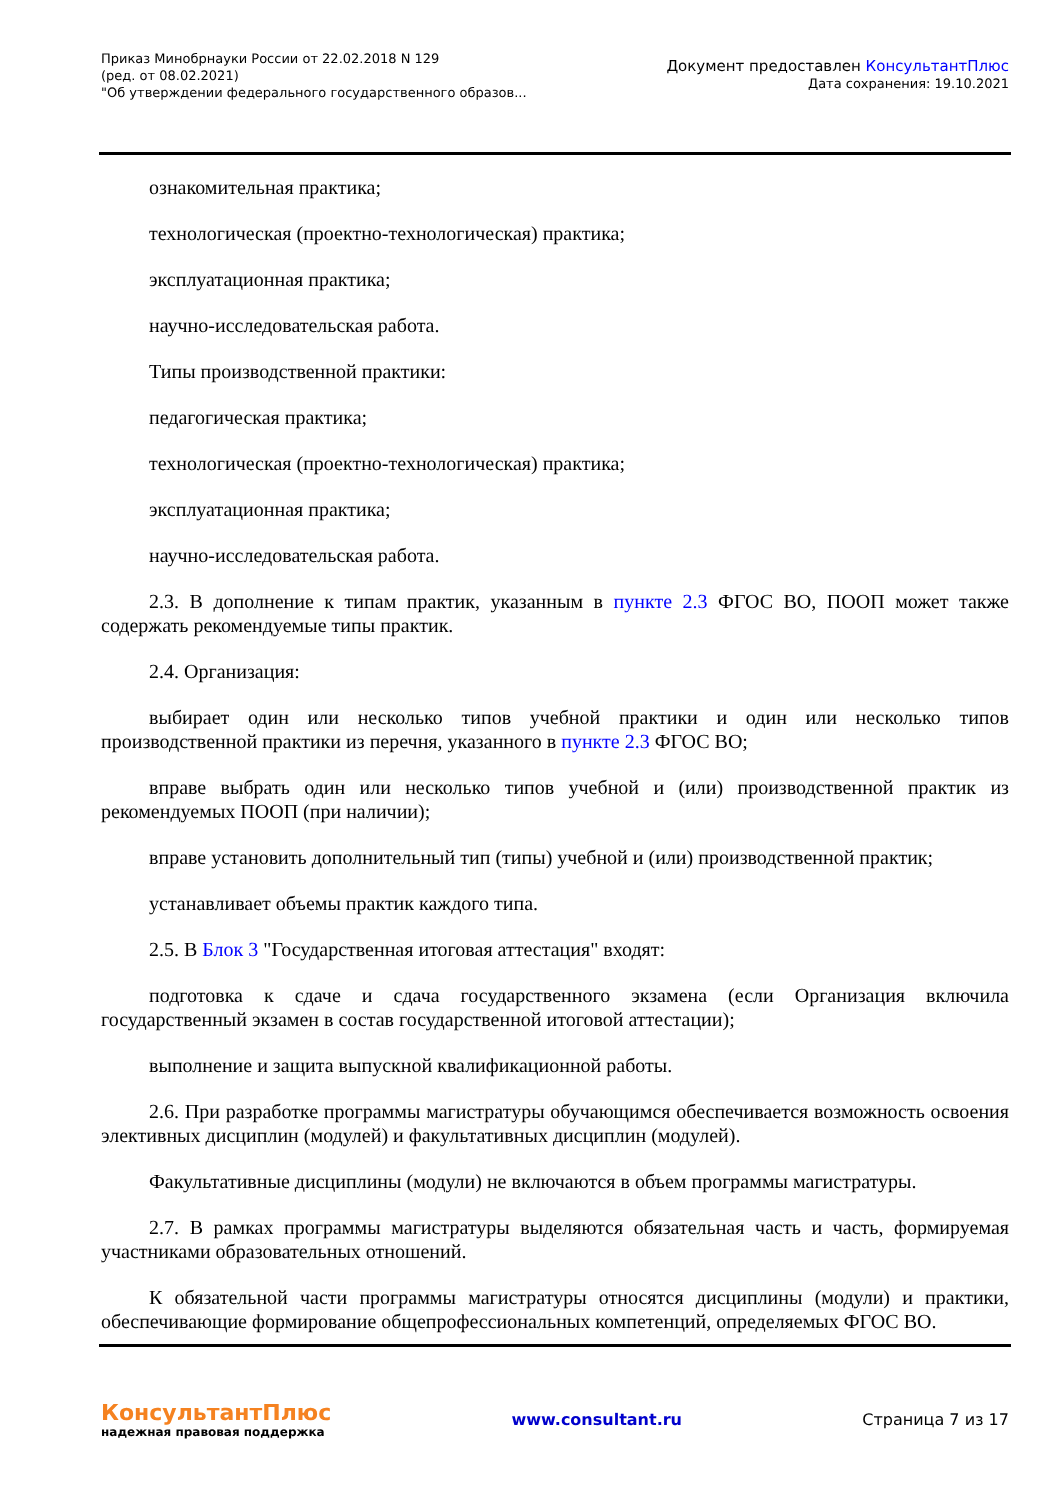Приказ Минобрнауки России от 22.02.2018 N 129
(ред. от 08.02.2021)
"Об утверждении федерального государственного образов...
Документ предоставлен КонсультантПлюс
Дата сохранения: 19.10.2021
ознакомительная практика;
технологическая (проектно-технологическая) практика;
эксплуатационная практика;
научно-исследовательская работа.
Типы производственной практики:
педагогическая практика;
технологическая (проектно-технологическая) практика;
эксплуатационная практика;
научно-исследовательская работа.
2.3. В дополнение к типам практик, указанным в пункте 2.3 ФГОС ВО, ПООП может также содержать рекомендуемые типы практик.
2.4. Организация:
выбирает один или несколько типов учебной практики и один или несколько типов производственной практики из перечня, указанного в пункте 2.3 ФГОС ВО;
вправе выбрать один или несколько типов учебной и (или) производственной практик из рекомендуемых ПООП (при наличии);
вправе установить дополнительный тип (типы) учебной и (или) производственной практик;
устанавливает объемы практик каждого типа.
2.5. В Блок 3 "Государственная итоговая аттестация" входят:
подготовка к сдаче и сдача государственного экзамена (если Организация включила государственный экзамен в состав государственной итоговой аттестации);
выполнение и защита выпускной квалификационной работы.
2.6. При разработке программы магистратуры обучающимся обеспечивается возможность освоения элективных дисциплин (модулей) и факультативных дисциплин (модулей).
Факультативные дисциплины (модули) не включаются в объем программы магистратуры.
2.7. В рамках программы магистратуры выделяются обязательная часть и часть, формируемая участниками образовательных отношений.
К обязательной части программы магистратуры относятся дисциплины (модули) и практики, обеспечивающие формирование общепрофессиональных компетенций, определяемых ФГОС ВО.
КонсультантПлюс
надежная правовая поддержка
www.consultant.ru Страница 7 из 17